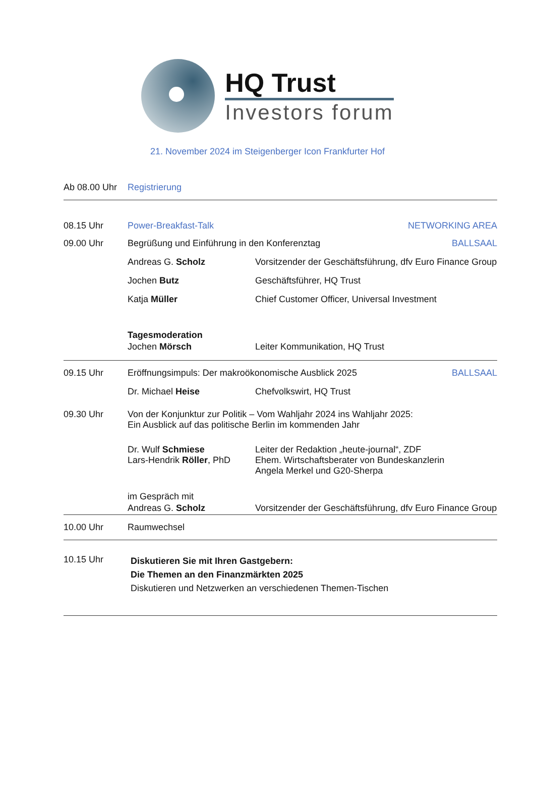HQ Trust
Investors forum
21. November 2024 im Steigenberger Icon Frankfurter Hof
Ab 08.00 Uhr
Registrierung
08.15 Uhr Power-Breakfast-Talk NETWORKING AREA
09.00 Uhr Begrüßung und Einführung in den Konferenztag
BALLSAAL
Andreas G. Scholz Vorsitzender der Geschäftsführung, dfv Euro Finance Group
Jochen Butz Geschäftsführer, HQ Trust
Katja Müller Chief Customer Officer, Universal Investment
Tagesmoderation
Jochen Mörsch Leiter Kommunikation, HQ Trust
09.15 Uhr Eröffnungsimpuls: Der makroökonomische Ausblick 2025
BALLSAAL
Dr. Michael Heise Chefvolkswirt, HQ Trust
09.30 Uhr Von der Konjunktur zur Politik – Vom Wahljahr 2024 ins Wahljahr 2025:
Ein Ausblick auf das politische Berlin im kommenden Jahr
Dr. Wulf Schmiese
Lars-Hendrik Röller, PhD
Leiter der Redaktion „heute-journal“, ZDF
Ehem. Wirtschaftsberater von Bundeskanzlerin
Angela Merkel und G20-Sherpa
im Gespräch mit
Andreas G. Scholz Vorsitzender der Geschäftsführung, dfv Euro Finance Group
10.00 Uhr Raumwechsel
10.15 Uhr
Diskutieren Sie mit Ihren Gastgebern:
Die Themen an den Finanzmärkten 2025
Diskutieren und Netzwerken an verschiedenen Themen-Tischen